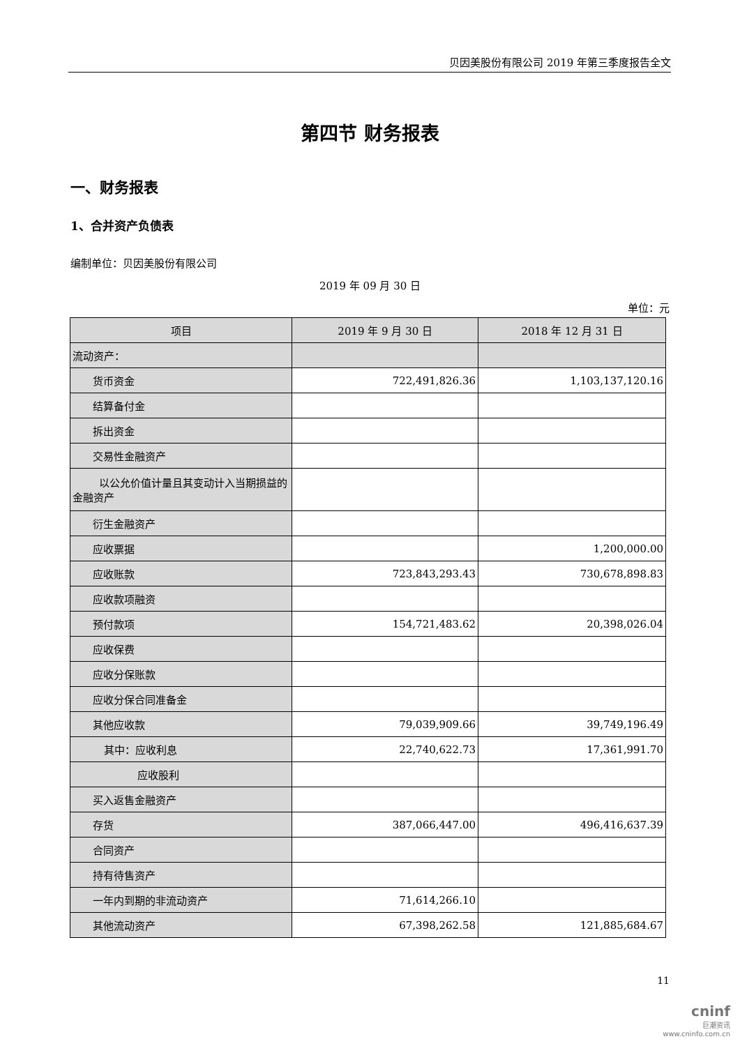贝因美股份有限公司 2019 年第三季度报告全文
第四节 财务报表
一、财务报表
1、合并资产负债表
编制单位：贝因美股份有限公司
2019 年 09 月 30 日
单位：元
| 项目 | 2019 年 9 月 30 日 | 2018 年 12 月 31 日 |
| --- | --- | --- |
| 流动资产： | | |
| 货币资金 | 722,491,826.36 | 1,103,137,120.16 |
| 结算备付金 | | |
| 拆出资金 | | |
| 交易性金融资产 | | |
| 以公允价值计量且其变动计入当期损益的金融资产 | | |
| 衍生金融资产 | | |
| 应收票据 | | 1,200,000.00 |
| 应收账款 | 723,843,293.43 | 730,678,898.83 |
| 应收款项融资 | | |
| 预付款项 | 154,721,483.62 | 20,398,026.04 |
| 应收保费 | | |
| 应收分保账款 | | |
| 应收分保合同准备金 | | |
| 其他应收款 | 79,039,909.66 | 39,749,196.49 |
| 其中：应收利息 | 22,740,622.73 | 17,361,991.70 |
| 应收股利 | | |
| 买入返售金融资产 | | |
| 存货 | 387,066,447.00 | 496,416,637.39 |
| 合同资产 | | |
| 持有待售资产 | | |
| 一年内到期的非流动资产 | 71,614,266.10 | |
| 其他流动资产 | 67,398,262.58 | 121,885,684.67 |
11
cninf
巨潮资讯
www.cninfo.com.cn